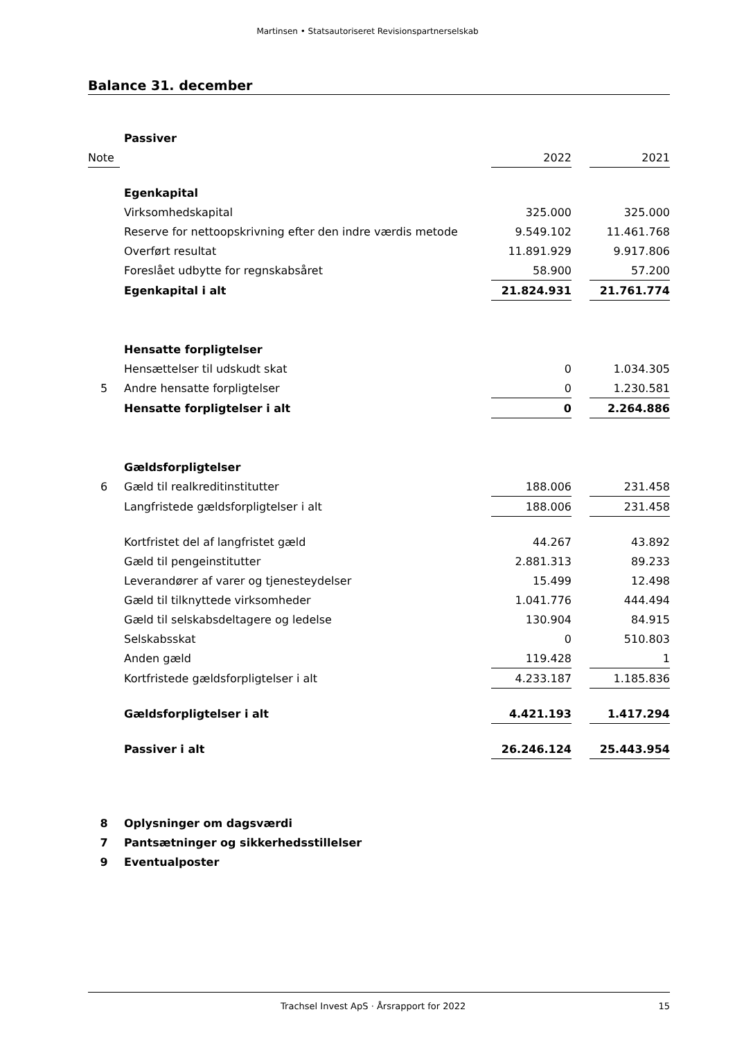Martinsen • Statsautoriseret Revisionspartnerselskab
Balance 31. december
| | Passiver | | | |
| Note | | 2022 | | 2021 |
| | Egenkapital | | | |
| | Virksomhedskapital | 325.000 | | 325.000 |
| | Reserve for nettoopskrivning efter den indre værdis metode | 9.549.102 | | 11.461.768 |
| | Overført resultat | 11.891.929 | | 9.917.806 |
| | Foreslået udbytte for regnskabsåret | 58.900 | | 57.200 |
| | Egenkapital i alt | 21.824.931 | | 21.761.774 |
| | Hensatte forpligtelser | | | |
| | Hensættelser til udskudt skat | 0 | | 1.034.305 |
| 5 | Andre hensatte forpligtelser | 0 | | 1.230.581 |
| | Hensatte forpligtelser i alt | 0 | | 2.264.886 |
| | Gældsforpligtelser | | | |
| 6 | Gæld til realkreditinstitutter | 188.006 | | 231.458 |
| | Langfristede gældsforpligtelser i alt | 188.006 | | 231.458 |
| | Kortfristet del af langfristet gæld | 44.267 | | 43.892 |
| | Gæld til pengeinstitutter | 2.881.313 | | 89.233 |
| | Leverandører af varer og tjenesteydelser | 15.499 | | 12.498 |
| | Gæld til tilknyttede virksomheder | 1.041.776 | | 444.494 |
| | Gæld til selskabsdeltagere og ledelse | 130.904 | | 84.915 |
| | Selskabsskat | 0 | | 510.803 |
| | Anden gæld | 119.428 | | 1 |
| | Kortfristede gældsforpligtelser i alt | 4.233.187 | | 1.185.836 |
| | Gældsforpligtelser i alt | 4.421.193 | | 1.417.294 |
| | Passiver i alt | 26.246.124 | | 25.443.954 |
| 8 | Oplysninger om dagsværdi | | | |
| 7 | Pantsætninger og sikkerhedsstillelser | | | |
| 9 | Eventualposter | | | |
Trachsel Invest ApS · Årsrapport for 2022 15